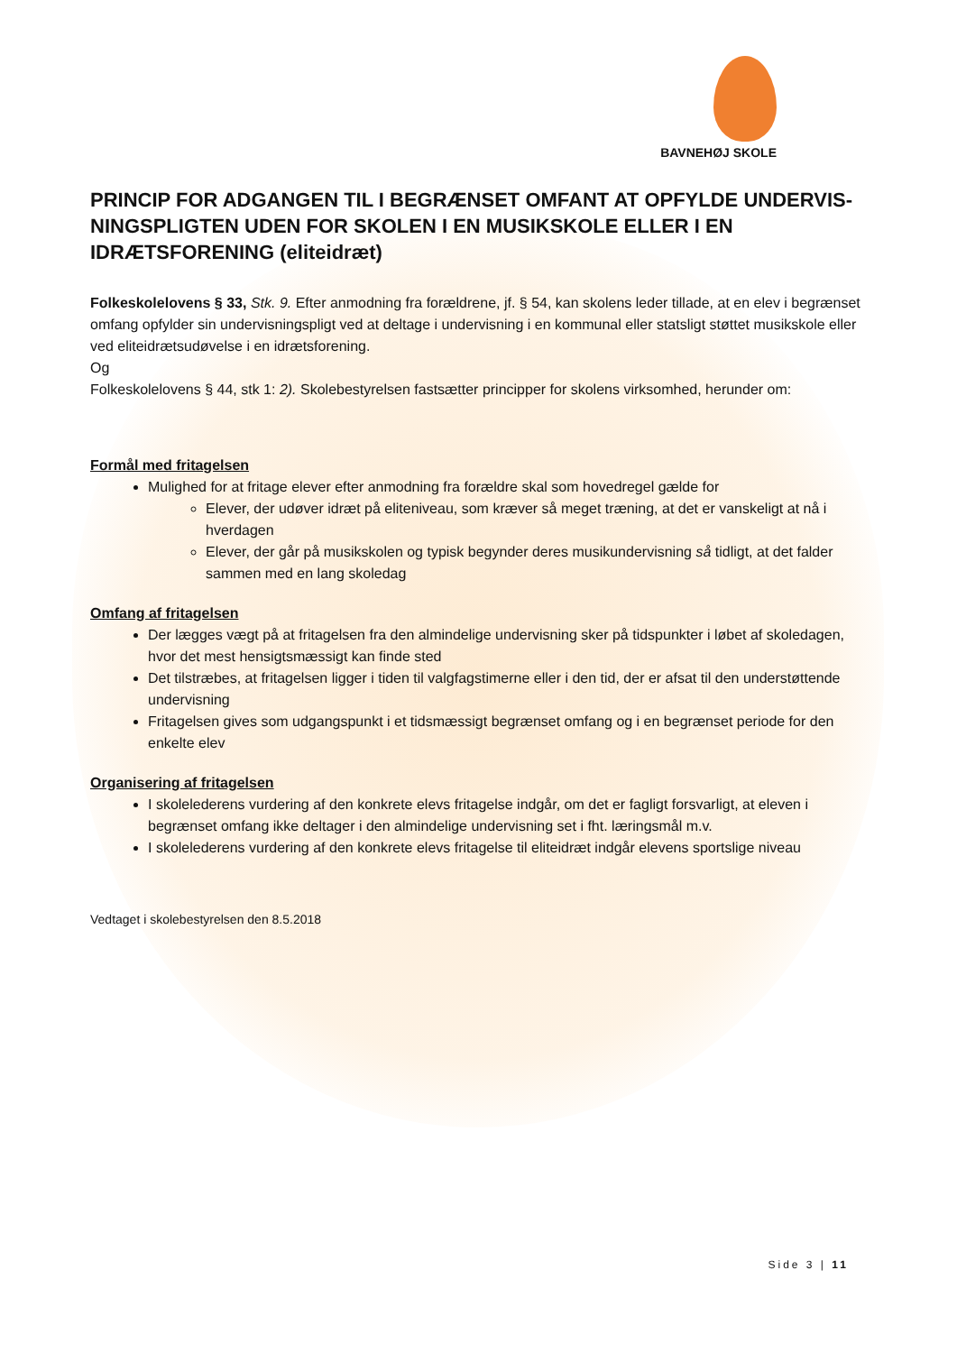BAVNEHØJ SKOLE
PRINCIP FOR ADGANGEN TIL I BEGRÆNSET OMFANT AT OPFYLDE UNDERVIS-NINGSPLIGTEN UDEN FOR SKOLEN I EN MUSIKSKOLE ELLER I EN IDRÆTSFORENING (eliteidræt)
Folkeskolelovens § 33, Stk. 9. Efter anmodning fra forældrene, jf. § 54, kan skolens leder tillade, at en elev i begrænset omfang opfylder sin undervisningspligt ved at deltage i undervisning i en kommunal eller statsligt støttet musikskole eller ved eliteidrætsudøvelse i en idrætsforening.
Og
Folkeskolelovens § 44, stk 1: 2). Skolebestyrelsen fastsætter principper for skolens virksomhed, herunder om:
Formål med fritagelsen
Mulighed for at fritage elever efter anmodning fra forældre skal som hovedregel gælde for
Elever, der udøver idræt på eliteniveau, som kræver så meget træning, at det er vanskeligt at nå i hverdagen
Elever, der går på musikskolen og typisk begynder deres musikundervisning så tidligt, at det falder sammen med en lang skoledag
Omfang af fritagelsen
Der lægges vægt på at fritagelsen fra den almindelige undervisning sker på tidspunkter i løbet af skoledagen, hvor det mest hensigtsmæssigt kan finde sted
Det tilstræbes, at fritagelsen ligger i tiden til valgfagstimerne eller i den tid, der er afsat til den understøttende undervisning
Fritagelsen gives som udgangspunkt i et tidsmæssigt begrænset omfang og i en begrænset periode for den enkelte elev
Organisering af fritagelsen
I skolelederens vurdering af den konkrete elevs fritagelse indgår, om det er fagligt forsvarligt, at eleven i begrænset omfang ikke deltager i den almindelige undervisning set i fht. læringsmål m.v.
I skolelederens vurdering af den konkrete elevs fritagelse til eliteidræt indgår elevens sportslige niveau
Vedtaget i skolebestyrelsen den 8.5.2018
Side 3 | 11